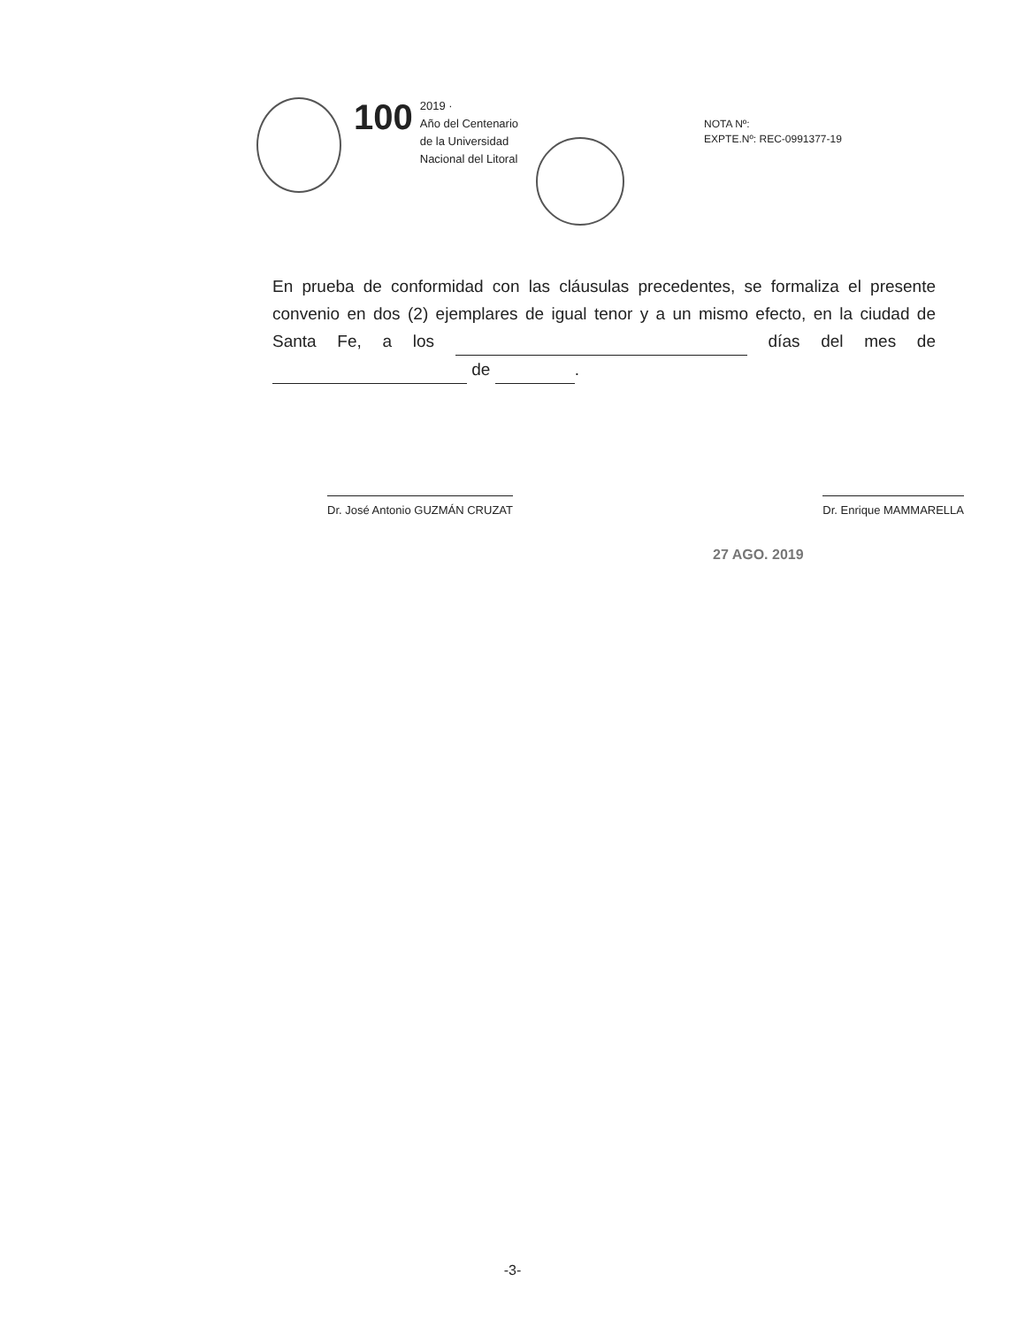100
2019 ·
Año del Centenario
de la Universidad
Nacional del Litoral
NOTA Nº:
EXPTE.Nº: REC-0991377-19
En prueba de conformidad con las cláusulas precedentes, se formaliza el presente convenio en dos (2) ejemplares de igual tenor y a un mismo efecto, en la ciudad de Santa Fe, a los días del mes de de .
Dr. José Antonio GUZMÁN CRUZAT Dr. Enrique MAMMARELLA
27 AGO. 2019
-3-